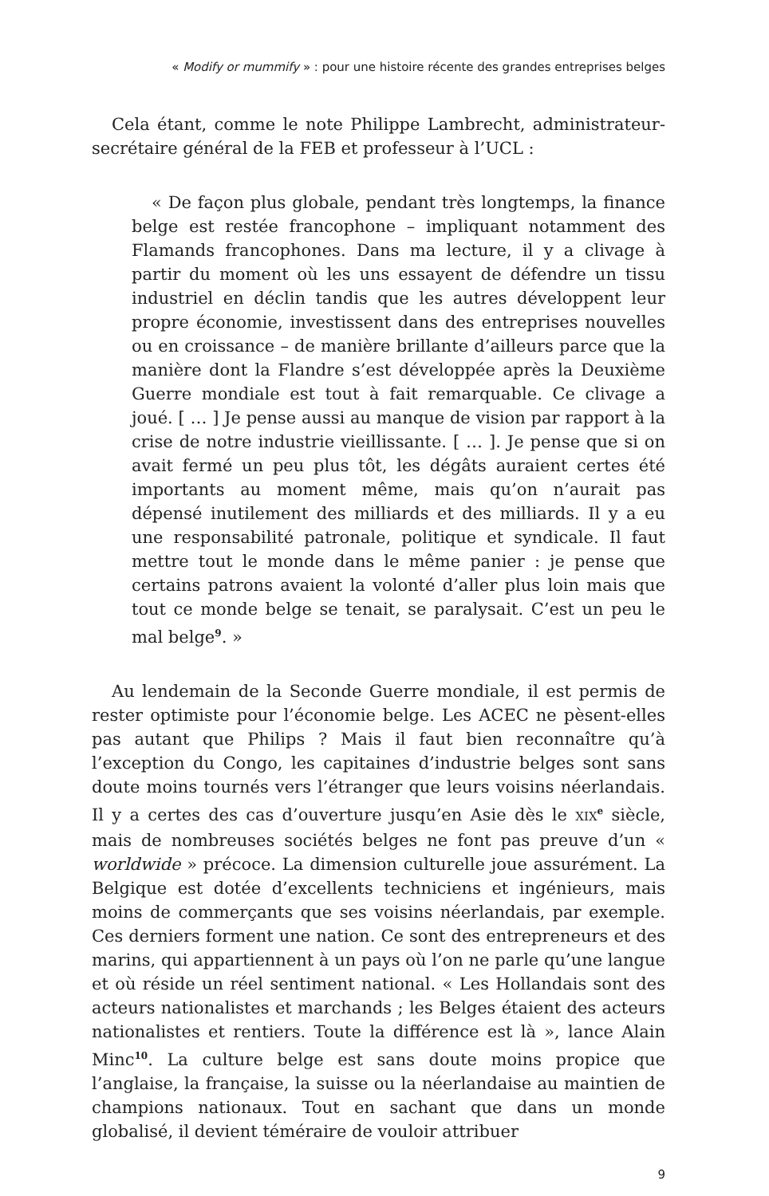« Modify or mummify » : pour une histoire récente des grandes entreprises belges
Cela étant, comme le note Philippe Lambrecht, administrateur-secrétaire général de la FEB et professeur à l’UCL :
« De façon plus globale, pendant très longtemps, la finance belge est restée francophone – impliquant notamment des Flamands francophones. Dans ma lecture, il y a clivage à partir du moment où les uns essayent de défendre un tissu industriel en déclin tandis que les autres développent leur propre économie, investissent dans des entreprises nouvelles ou en croissance – de manière brillante d’ailleurs parce que la manière dont la Flandre s’est développée après la Deuxième Guerre mondiale est tout à fait remarquable. Ce clivage a joué. [ … ] Je pense aussi au manque de vision par rapport à la crise de notre industrie vieillissante. [ … ]. Je pense que si on avait fermé un peu plus tôt, les dégâts auraient certes été importants au moment même, mais qu’on n’aurait pas dépensé inutilement des milliards et des milliards. Il y a eu une responsabilité patronale, politique et syndicale. Il faut mettre tout le monde dans le même panier : je pense que certains patrons avaient la volonté d’aller plus loin mais que tout ce monde belge se tenait, se paralysait. C’est un peu le mal belge<sup>9</sup>. »
Au lendemain de la Seconde Guerre mondiale, il est permis de rester optimiste pour l’économie belge. Les ACEC ne pèsent-elles pas autant que Philips ? Mais il faut bien reconnaître qu’à l’exception du Congo, les capitaines d’industrie belges sont sans doute moins tournés vers l’étranger que leurs voisins néerlandais. Il y a certes des cas d’ouverture jusqu’en Asie dès le XIX<sup>e</sup> siècle, mais de nombreuses sociétés belges ne font pas preuve d’un « worldwide » précoce. La dimension culturelle joue assurément. La Belgique est dotée d’excellents techniciens et ingénieurs, mais moins de commerçants que ses voisins néerlandais, par exemple. Ces derniers forment une nation. Ce sont des entrepreneurs et des marins, qui appartiennent à un pays où l’on ne parle qu’une langue et où réside un réel sentiment national. « Les Hollandais sont des acteurs nationalistes et marchands ; les Belges étaient des acteurs nationalistes et rentiers. Toute la différence est là », lance Alain Minc<sup>10</sup>. La culture belge est sans doute moins propice que l’anglaise, la française, la suisse ou la néerlandaise au maintien de champions nationaux. Tout en sachant que dans un monde globalisé, il devient téméraire de vouloir attribuer
9